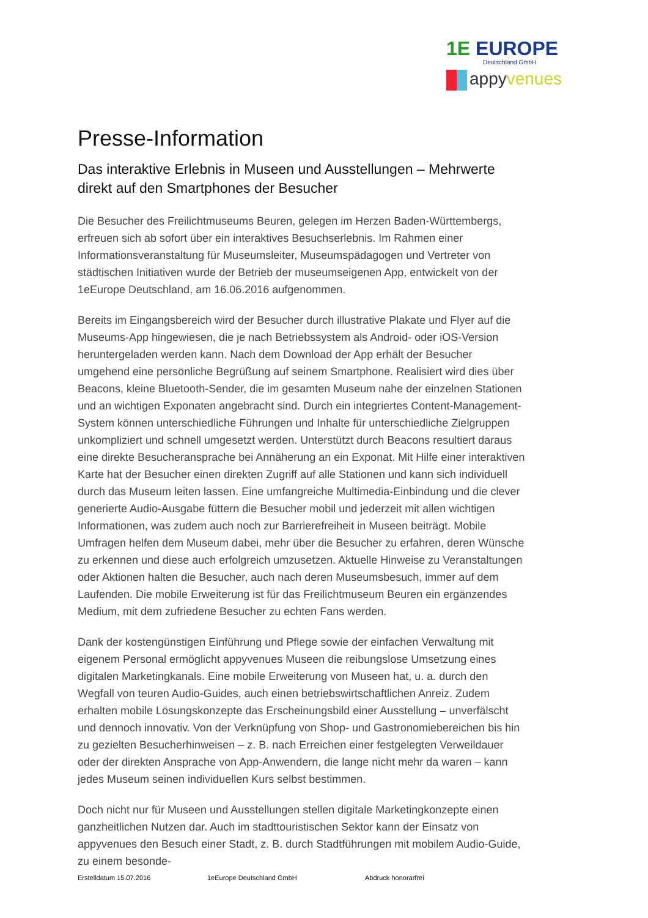1E EUROPE
Deutschland GmbH
appyvenues
Presse-Information
Das interaktive Erlebnis in Museen und Ausstellungen – Mehrwerte direkt auf den Smartphones der Besucher
Die Besucher des Freilichtmuseums Beuren, gelegen im Herzen Baden-Württembergs, erfreuen sich ab sofort über ein interaktives Besuchserlebnis. Im Rahmen einer Informationsveranstaltung für Museumsleiter, Museumspädagogen und Vertreter von städtischen Initiativen wurde der Betrieb der museumseigenen App, entwickelt von der 1eEurope Deutschland, am 16.06.2016 aufgenommen.
Bereits im Eingangsbereich wird der Besucher durch illustrative Plakate und Flyer auf die Museums-App hingewiesen, die je nach Betriebssystem als Android- oder iOS-Version heruntergeladen werden kann. Nach dem Download der App erhält der Besucher umgehend eine persönliche Begrüßung auf seinem Smartphone. Realisiert wird dies über Beacons, kleine Bluetooth-Sender, die im gesamten Museum nahe der einzelnen Stationen und an wichtigen Exponaten angebracht sind. Durch ein integriertes Content-Management-System können unterschiedliche Führungen und Inhalte für unterschiedliche Zielgruppen unkompliziert und schnell umgesetzt werden. Unterstützt durch Beacons resultiert daraus eine direkte Besucheransprache bei Annäherung an ein Exponat. Mit Hilfe einer interaktiven Karte hat der Besucher einen direkten Zugriff auf alle Stationen und kann sich individuell durch das Museum leiten lassen. Eine umfangreiche Multimedia-Einbindung und die clever generierte Audio-Ausgabe füttern die Besucher mobil und jederzeit mit allen wichtigen Informationen, was zudem auch noch zur Barrierefreiheit in Museen beiträgt. Mobile Umfragen helfen dem Museum dabei, mehr über die Besucher zu erfahren, deren Wünsche zu erkennen und diese auch erfolgreich umzusetzen. Aktuelle Hinweise zu Veranstaltungen oder Aktionen halten die Besucher, auch nach deren Museumsbesuch, immer auf dem Laufenden. Die mobile Erweiterung ist für das Freilichtmuseum Beuren ein ergänzendes Medium, mit dem zufriedene Besucher zu echten Fans werden.
Dank der kostengünstigen Einführung und Pflege sowie der einfachen Verwaltung mit eigenem Personal ermöglicht appyvenues Museen die reibungslose Umsetzung eines digitalen Marketingkanals. Eine mobile Erweiterung von Museen hat, u. a. durch den Wegfall von teuren Audio-Guides, auch einen betriebswirtschaftlichen Anreiz. Zudem erhalten mobile Lösungskonzepte das Erscheinungsbild einer Ausstellung – unverfälscht und dennoch innovativ. Von der Verknüpfung von Shop- und Gastronomiebereichen bis hin zu gezielten Besucherhinweisen – z. B. nach Erreichen einer festgelegten Verweildauer oder der direkten Ansprache von App-Anwendern, die lange nicht mehr da waren – kann jedes Museum seinen individuellen Kurs selbst bestimmen.
Doch nicht nur für Museen und Ausstellungen stellen digitale Marketingkonzepte einen ganzheitlichen Nutzen dar. Auch im stadttouristischen Sektor kann der Einsatz von appyvenues den Besuch einer Stadt, z. B. durch Stadtführungen mit mobilem Audio-Guide, zu einem besonde-
Erstelldatum 15.07.2016 1eEurope Deutschland GmbH Abdruck honorarfrei